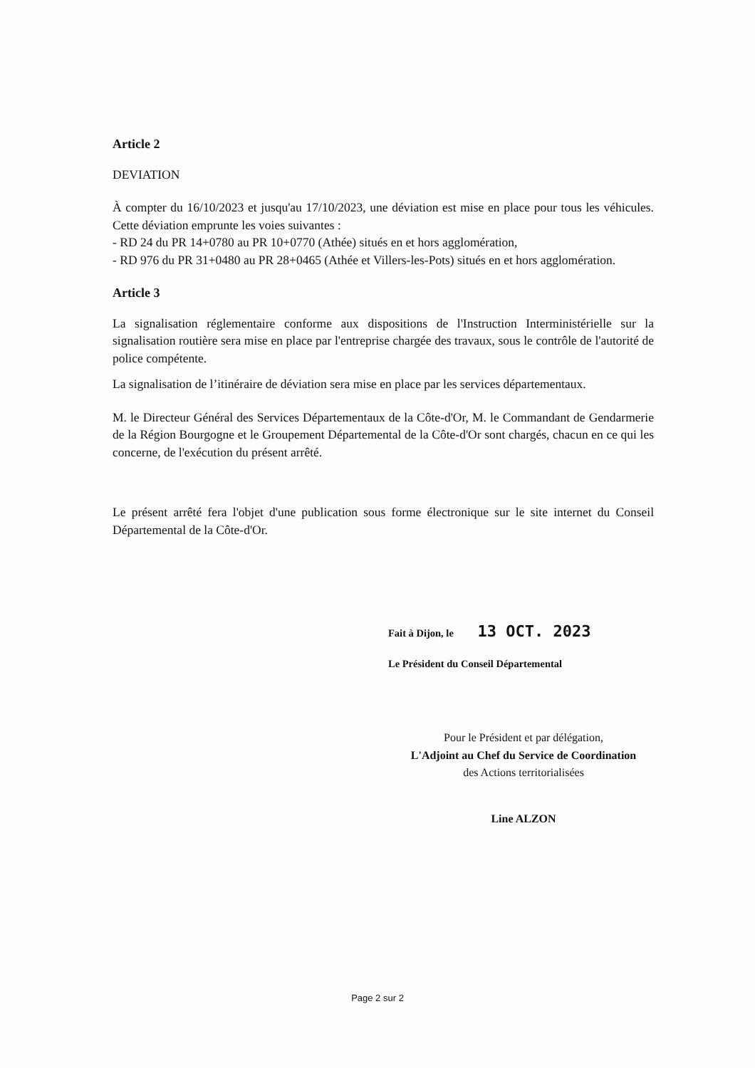Article 2
DEVIATION
À compter du 16/10/2023 et jusqu'au 17/10/2023, une déviation est mise en place pour tous les véhicules. Cette déviation emprunte les voies suivantes :
- RD 24 du PR 14+0780 au PR 10+0770 (Athée) situés en et hors agglomération,
- RD 976 du PR 31+0480 au PR 28+0465 (Athée et Villers-les-Pots) situés en et hors agglomération.
Article 3
La signalisation réglementaire conforme aux dispositions de l'Instruction Interministérielle sur la signalisation routière sera mise en place par l'entreprise chargée des travaux, sous le contrôle de l'autorité de police compétente.
La signalisation de l’itinéraire de déviation sera mise en place par les services départementaux.
M. le Directeur Général des Services Départementaux de la Côte-d'Or, M. le Commandant de Gendarmerie de la Région Bourgogne et le Groupement Départemental de la Côte-d'Or sont chargés, chacun en ce qui les concerne, de l'exécution du présent arrêté.
Le présent arrêté fera l'objet d'une publication sous forme électronique sur le site internet du Conseil Départemental de la Côte-d'Or.
Fait à Dijon, le 13 OCT. 2023
Le Président du Conseil Départemental
Pour le Président et par délégation,
L'Adjoint au Chef du Service de Coordination
des Actions territorialisées
Line ALZON
Page 2 sur 2